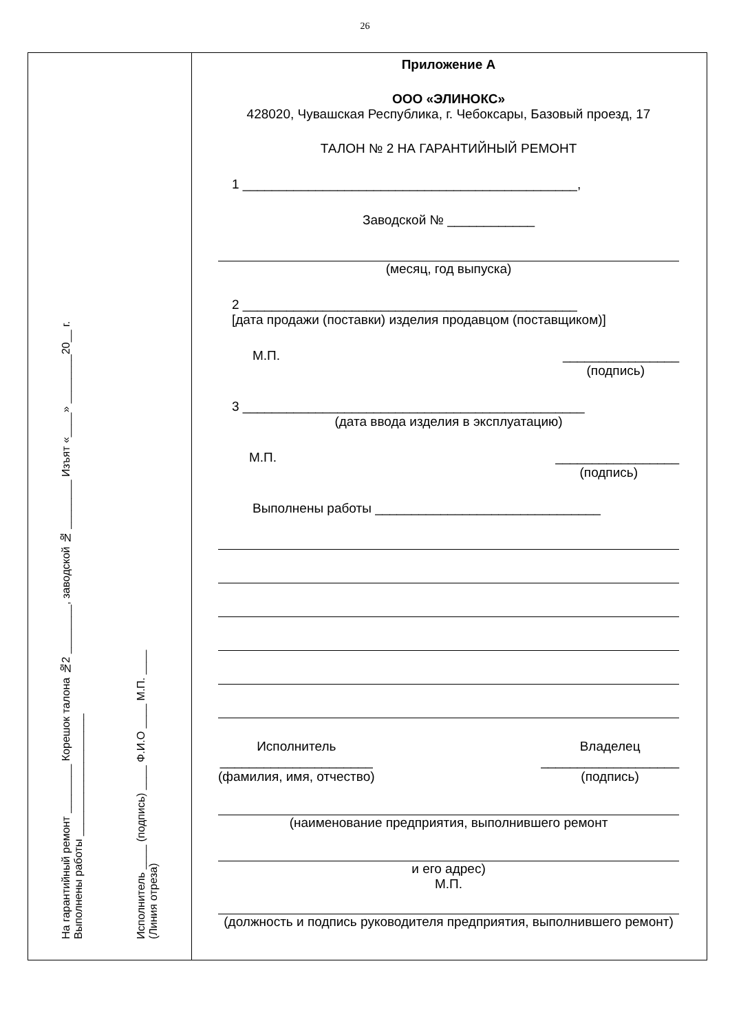26
На гарантийный ремонт ________ Корешок талона №2 ________, заводской № ________ Изъят «____» ________20__ г.
Выполнены работы ____________________
Исполнитель ____ (подпись) ____ Ф.И.О ____ М.П. ____
(Линия отреза)
Приложение А
ООО «ЭЛИНОКС»
428020, Чувашская Республика, г. Чебоксары, Базовый проезд, 17
ТАЛОН № 2 НА ГАРАНТИЙНЫЙ РЕМОНТ
1 ______________________________________________,
Заводской № ____________
(месяц, год выпуска)
2 ______________________________________________
[дата продажи (поставки) изделия продавцом (поставщиком)]
М.П. ________________
(подпись)
3 _______________________________________________
(дата ввода изделия в эксплуатацию)
М.П. _________________
(подпись)
Выполнены работы _______________________________
Исполнитель
_____________________
(фамилия, имя, отчество)
Владелец
___________________
(подпись)
(наименование предприятия, выполнившего ремонт
и его адрес)
М.П.
(должность и подпись руководителя предприятия, выполнившего ремонт)